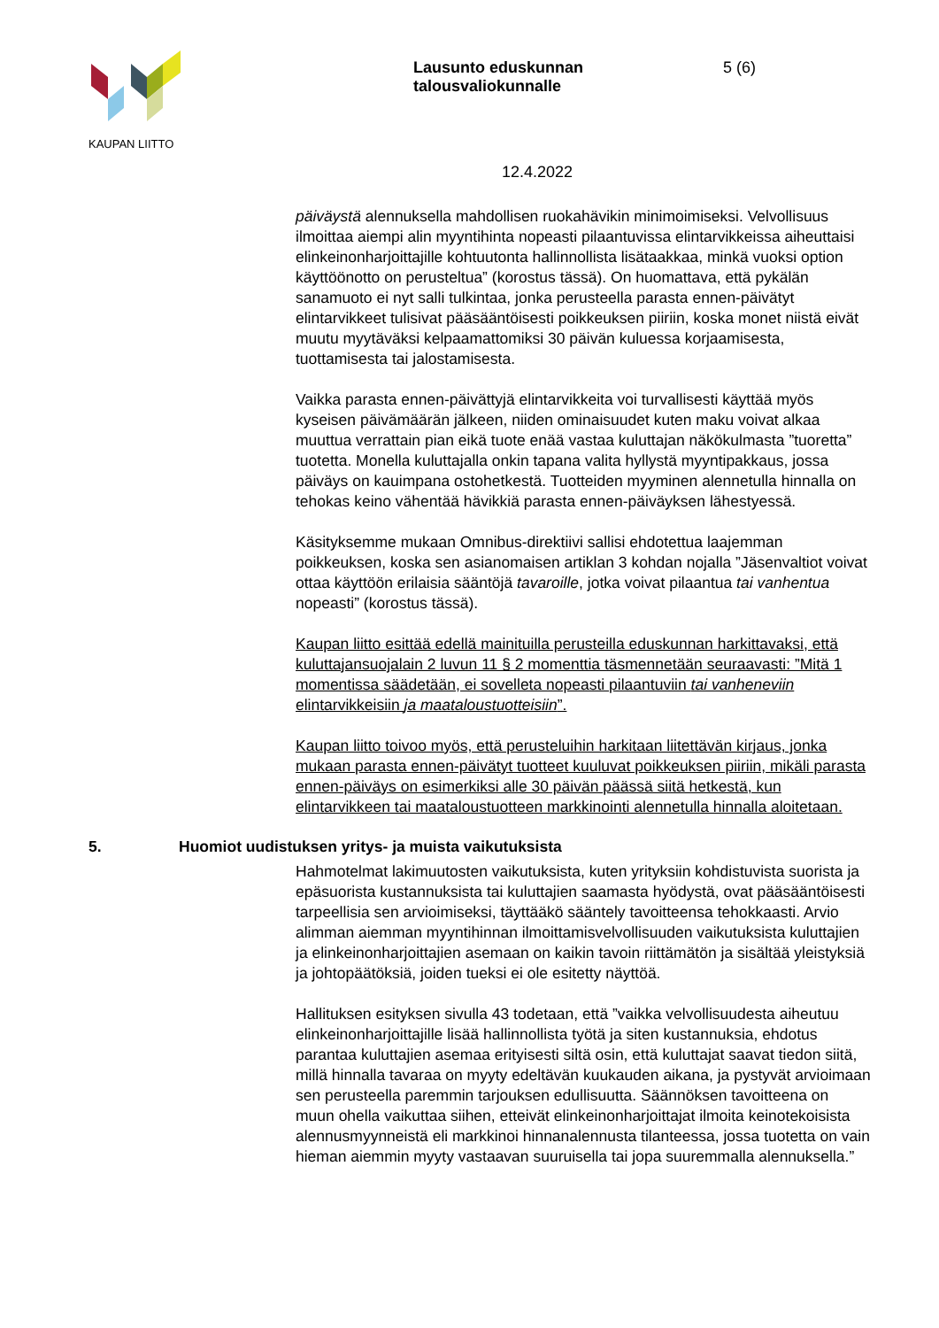KAUPAN LIITTO
Lausunto eduskunnan
talousvaliokunnalle
5 (6)
12.4.2022
päiväystä alennuksella mahdollisen ruokahävikin minimoimiseksi. Velvollisuus ilmoittaa aiempi alin myyntihinta nopeasti pilaantuvissa elintarvikkeissa aiheuttaisi elinkeinonharjoittajille kohtuutonta hallinnollista lisätaakkaa, minkä vuoksi option käyttöönotto on perusteltua” (korostus tässä). On huomattava, että pykälän sanamuoto ei nyt salli tulkintaa, jonka perusteella parasta ennen-päivätyt elintarvikkeet tulisivat pääsääntöisesti poikkeuksen piiriin, koska monet niistä eivät muutu myytäväksi kelpaamattomiksi 30 päivän kuluessa korjaamisesta, tuottamisesta tai jalostamisesta.
Vaikka parasta ennen-päivättyjä elintarvikkeita voi turvallisesti käyttää myös kyseisen päivämäärän jälkeen, niiden ominaisuudet kuten maku voivat alkaa muuttua verrattain pian eikä tuote enää vastaa kuluttajan näkökulmasta ”tuoretta” tuotetta. Monella kuluttajalla onkin tapana valita hyllystä myyntipakkaus, jossa päiväys on kauimpana ostohetkestä. Tuotteiden myyminen alennetulla hinnalla on tehokas keino vähentää hävikkiä parasta ennen-päiväyksen lähestyessä.
Käsityksemme mukaan Omnibus-direktiivi sallisi ehdotettua laajemman poikkeuksen, koska sen asianomaisen artiklan 3 kohdan nojalla ”Jäsenvaltiot voivat ottaa käyttöön erilaisia sääntöjä tavaroille, jotka voivat pilaantua tai vanhentua nopeasti” (korostus tässä).
Kaupan liitto esittää edellä mainituilla perusteilla eduskunnan harkittavaksi, että kuluttajansuojalain 2 luvun 11 § 2 momenttia täsmennetään seuraavasti: ”Mitä 1 momentissa säädetään, ei sovelleta nopeasti pilaantuviin tai vanheneviin elintarvikkeisiin ja maataloustuotteisiin”.
Kaupan liitto toivoo myös, että perusteluihin harkitaan liitettävän kirjaus, jonka mukaan parasta ennen-päivätyt tuotteet kuuluvat poikkeuksen piiriin, mikäli parasta ennen-päiväys on esimerkiksi alle 30 päivän päässä siitä hetkestä, kun elintarvikkeen tai maataloustuotteen markkinointi alennetulla hinnalla aloitetaan.
5. Huomiot uudistuksen yritys- ja muista vaikutuksista
Hahmotelmat lakimuutosten vaikutuksista, kuten yrityksiin kohdistuvista suorista ja epäsuorista kustannuksista tai kuluttajien saamasta hyödystä, ovat pääsääntöisesti tarpeellisia sen arvioimiseksi, täyttääkö sääntely tavoitteensa tehokkaasti. Arvio alimman aiemman myyntihinnan ilmoittamisvelvollisuuden vaikutuksista kuluttajien ja elinkeinonharjoittajien asemaan on kaikin tavoin riittämätön ja sisältää yleistyksiä ja johtopäätöksiä, joiden tueksi ei ole esitetty näyttöä.
Hallituksen esityksen sivulla 43 todetaan, että ”vaikka velvollisuudesta aiheutuu elinkeinonharjoittajille lisää hallinnollista työtä ja siten kustannuksia, ehdotus parantaa kuluttajien asemaa erityisesti siltä osin, että kuluttajat saavat tiedon siitä, millä hinnalla tavaraa on myyty edeltävän kuukauden aikana, ja pystyvät arvioimaan sen perusteella paremmin tarjouksen edullisuutta. Säännöksen tavoitteena on muun ohella vaikuttaa siihen, etteivät elinkeinonharjoittajat ilmoita keinotekoisista alennusmyynneistä eli markkinoi hinnanalennusta tilanteessa, jossa tuotetta on vain hieman aiemmin myyty vastaavan suuruisella tai jopa suuremmalla alennuksella.”